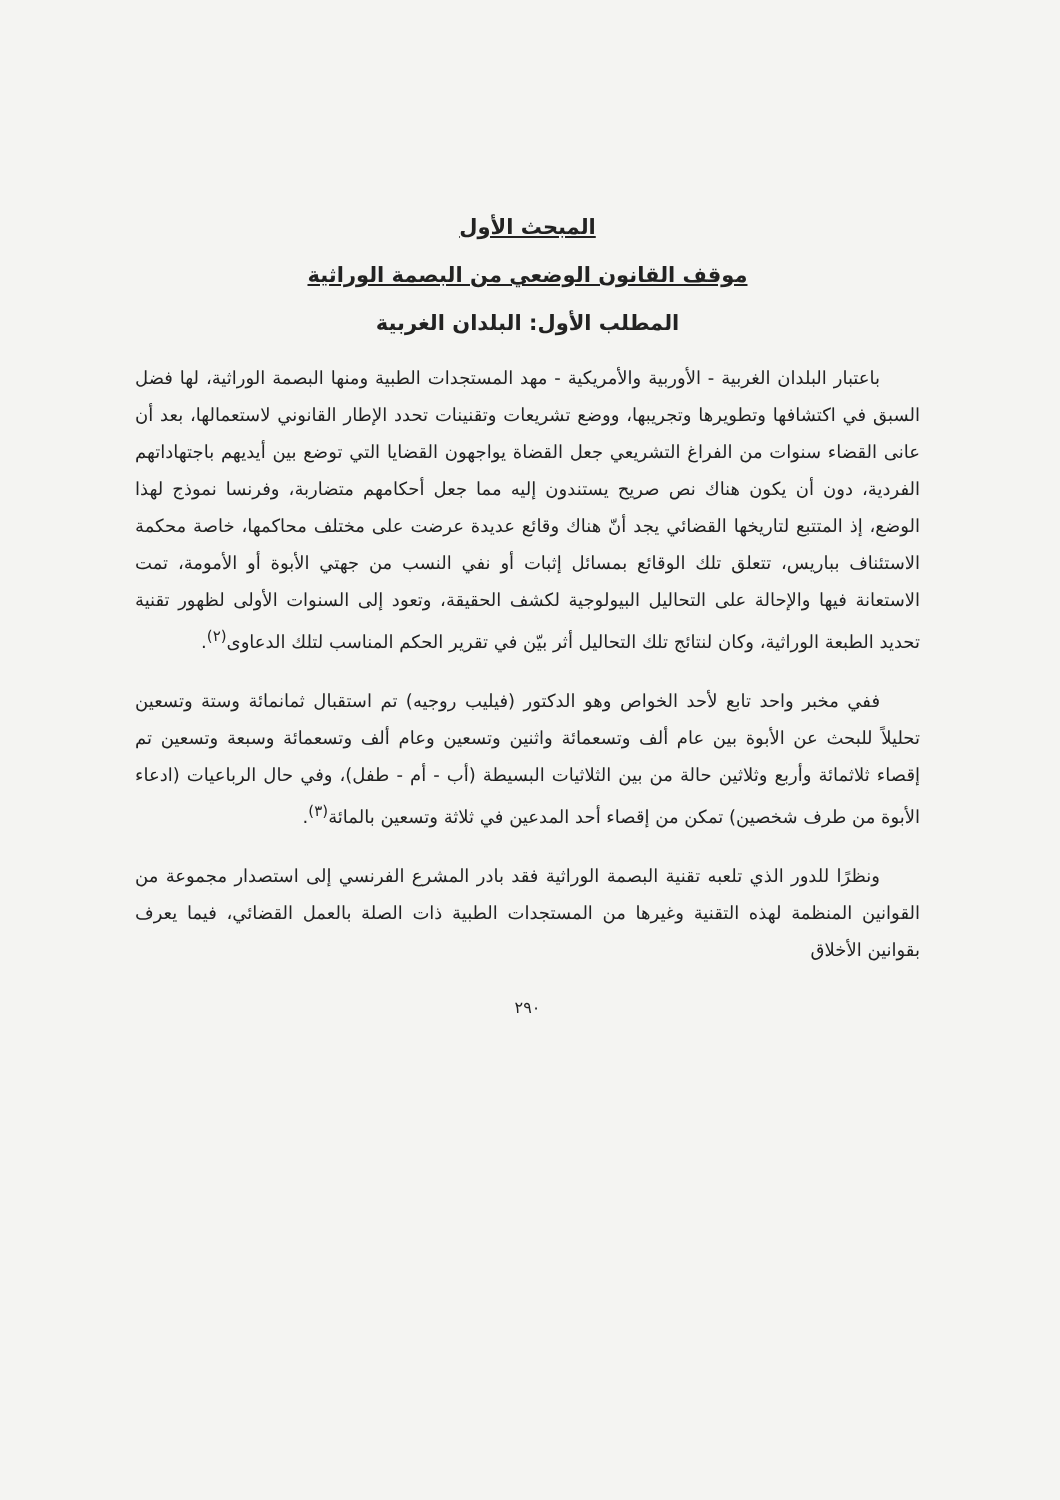المبحث الأول
موقف القانون الوضعي من البصمة الوراثية
المطلب الأول: البلدان الغربية
باعتبار البلدان الغربية - الأوربية والأمريكية - مهد المستجدات الطبية ومنها البصمة الوراثية، لها فضل السبق في اكتشافها وتطويرها وتجريبها، ووضع تشريعات وتقنينات تحدد الإطار القانوني لاستعمالها، بعد أن عانى القضاء سنوات من الفراغ التشريعي جعل القضاة يواجهون القضايا التي توضع بين أيديهم باجتهاداتهم الفردية، دون أن يكون هناك نص صريح يستندون إليه مما جعل أحكامهم متضاربة، وفرنسا نموذج لهذا الوضع، إذ المتتبع لتاريخها القضائي يجد أنّ هناك وقائع عديدة عرضت على مختلف محاكمها، خاصة محكمة الاستئناف بباريس، تتعلق تلك الوقائع بمسائل إثبات أو نفي النسب من جهتي الأبوة أو الأمومة، تمت الاستعانة فيها والإحالة على التحاليل البيولوجية لكشف الحقيقة، وتعود إلى السنوات الأولى لظهور تقنية تحديد الطبعة الوراثية، وكان لنتائج تلك التحاليل أثر بيّن في تقرير الحكم المناسب لتلك الدعاوى<sup>(٢)</sup>.
ففي مخبر واحد تابع لأحد الخواص وهو الدكتور (فيليب روجيه) تم استقبال ثمانمائة وستة وتسعين تحليلاً للبحث عن الأبوة بين عام ألف وتسعمائة واثنين وتسعين وعام ألف وتسعمائة وسبعة وتسعين تم إقصاء ثلاثمائة وأربع وثلاثين حالة من بين الثلاثيات البسيطة (أب - أم - طفل)، وفي حال الرباعيات (ادعاء الأبوة من طرف شخصين) تمكن من إقصاء أحد المدعين في ثلاثة وتسعين بالمائة<sup>(٣)</sup>.
ونظرًا للدور الذي تلعبه تقنية البصمة الوراثية فقد بادر المشرع الفرنسي إلى استصدار مجموعة من القوانين المنظمة لهذه التقنية وغيرها من المستجدات الطبية ذات الصلة بالعمل القضائي، فيما يعرف بقوانين الأخلاق
٢٩٠